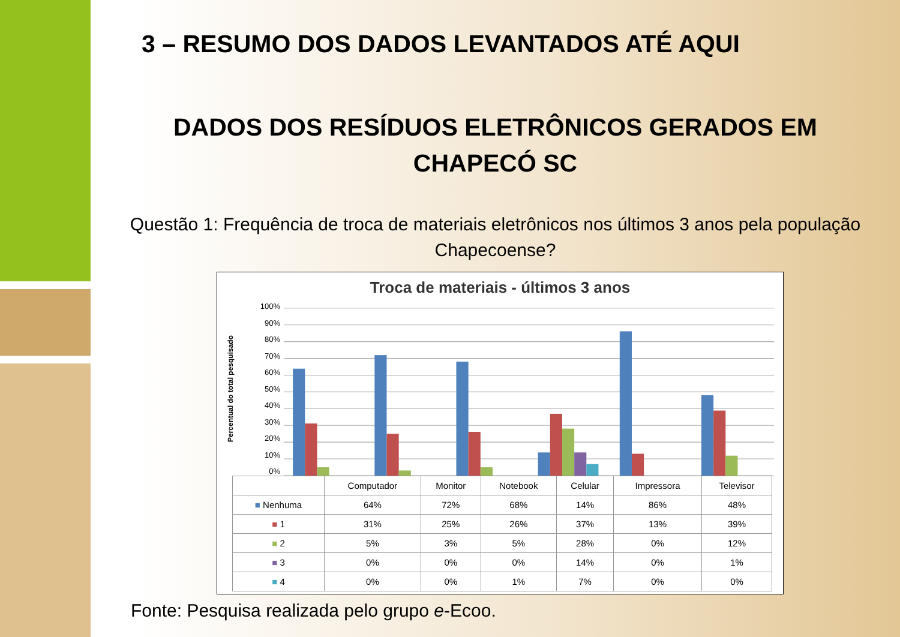3 – RESUMO DOS DADOS LEVANTADOS ATÉ AQUI
DADOS DOS RESÍDUOS ELETRÔNICOS GERADOS EM
CHAPECÓ SC
Questão 1: Frequência de troca de materiais eletrônicos nos últimos 3 anos pela população Chapecoense?
Troca de materiais - últimos 3 anos
Percentual do total pesquisado
100%
90%
80%
70%
60%
50%
40%
30%
20%
10%
0%
| | Computador | Monitor | Notebook | Celular | Impressora | Televisor |
| --- | --- | --- | --- | --- | --- | --- |
| ■ Nenhuma | 64% | 72% | 68% | 14% | 86% | 48% |
| ■ 1 | 31% | 25% | 26% | 37% | 13% | 39% |
| ■ 2 | 5% | 3% | 5% | 28% | 0% | 12% |
| ■ 3 | 0% | 0% | 0% | 14% | 0% | 1% |
| ■ 4 | 0% | 0% | 1% | 7% | 0% | 0% |
Fonte: Pesquisa realizada pelo grupo e-Ecoo.